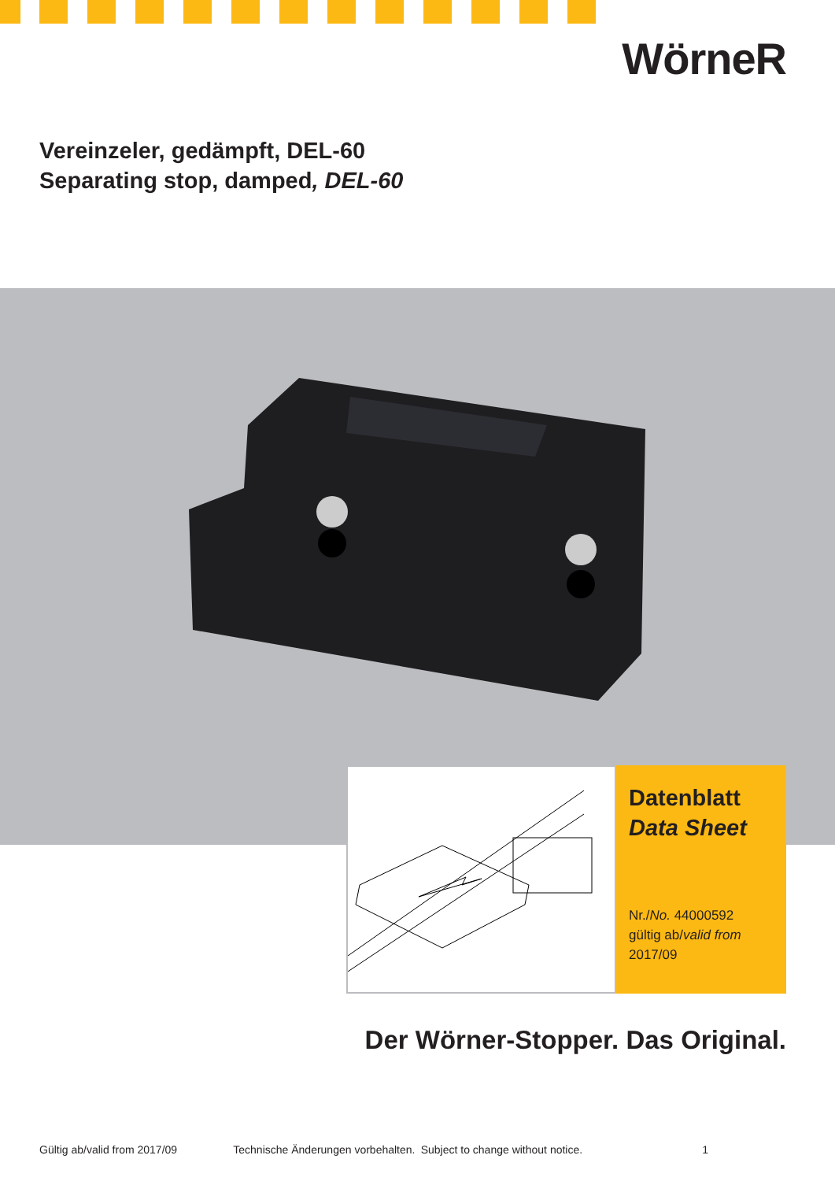WörneR
Vereinzeler, gedämpft, DEL-60
Separating stop, damped, DEL-60
Datenblatt
Data Sheet
Nr./No. 44000592
gültig ab/valid from
2017/09
Der Wörner-Stopper. Das Original.
Gültig ab/valid from 2017/09 Technische Änderungen vorbehalten. Subject to change without notice. 1